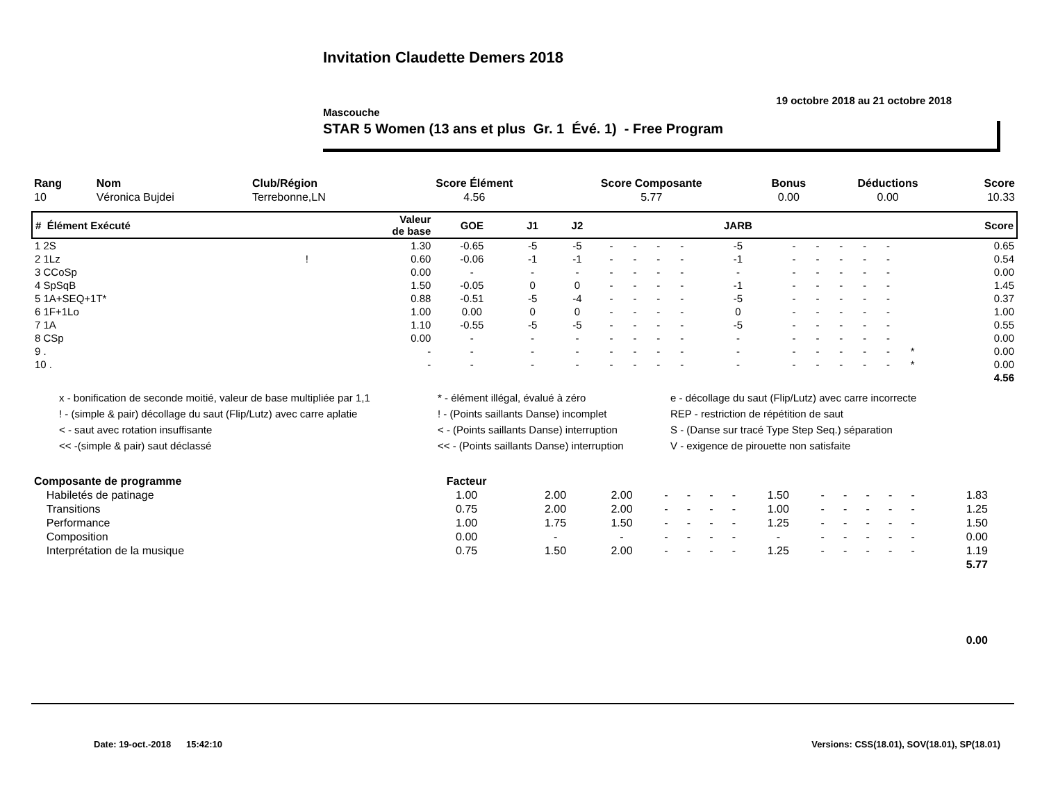Invitation Claudette Demers 2018
19 octobre 2018 au 21 octobre 2018
Mascouche
STAR 5 Women (13 ans et plus Gr. 1 Évé. 1) - Free Program
| Rang | Nom | Club/Région | Score Élément | Score Composante | Bonus | Déductions | Score |
| --- | --- | --- | --- | --- | --- | --- | --- |
| 10 | Véronica Bujdei | Terrebonne,LN | 4.56 | 5.77 | 0.00 | 0.00 | 10.33 |
| # Élément Exécuté | | Valeur de base | GOE | J1 | J2 | | | | | JARB | | | | | | | Score |
| --- | --- | --- | --- | --- | --- | --- | --- | --- | --- | --- | --- | --- | --- | --- | --- | --- | --- |
| 1 2S | | 1.30 | -0.65 | -5 | -5 | - | - | - | - | -5 | - | - | - | - | - | | 0.65 |
| 2 1Lz | ! | 0.60 | -0.06 | -1 | -1 | - | - | - | - | -1 | - | - | - | - | - | | 0.54 |
| 3 CCoSp | | 0.00 | - | - | - | - | - | - | - | - | - | - | - | - | - | | 0.00 |
| 4 SpSqB | | 1.50 | -0.05 | 0 | 0 | - | - | - | - | -1 | - | - | - | - | - | | 1.45 |
| 5 1A+SEQ+1T* | | 0.88 | -0.51 | -5 | -4 | - | - | - | - | -5 | - | - | - | - | - | | 0.37 |
| 6 1F+1Lo | | 1.00 | 0.00 | 0 | 0 | - | - | - | - | 0 | - | - | - | - | - | | 1.00 |
| 7 1A | | 1.10 | -0.55 | -5 | -5 | - | - | - | - | -5 | - | - | - | - | - | | 0.55 |
| 8 CSp | | 0.00 | - | - | - | - | - | - | - | - | - | - | - | - | - | | 0.00 |
| 9 . | | - | - | - | - | - | - | - | - | - | - | - | - | - | - | * | 0.00 |
| 10 . | | - | - | - | - | - | - | - | - | - | - | - | - | - | - | * | 0.00 |
| 4.56 | | | | | | | | | | | | | | | | | |
x - bonification de seconde moitié, valeur de base multipliée par 1,1
! - (simple & pair) décollage du saut (Flip/Lutz) avec carre aplatie
< - saut avec rotation insuffisante
<< -(simple & pair) saut déclassé
* - élément illégal, évalué à zéro
! - (Points saillants Danse) incomplet
< - (Points saillants Danse) interruption
<< - (Points saillants Danse) interruption
e - décollage du saut (Flip/Lutz) avec carre incorrecte
REP - restriction de répétition de saut
S - (Danse sur tracé Type Step Seq.) séparation
V - exigence de pirouette non satisfaite
| Composante de programme | Facteur | | | | | | | | | | | | | | | |
| --- | --- | --- | --- | --- | --- | --- | --- | --- | --- | --- | --- | --- | --- | --- | --- | --- |
| Habiletés de patinage | 1.00 | 2.00 | 2.00 | - | - | - | - | 1.50 | - | - | - | - | - | 1.83 | | |
| Transitions | 0.75 | 2.00 | 2.00 | - | - | - | - | 1.00 | - | - | - | - | - | 1.25 | | |
| Performance | 1.00 | 1.75 | 1.50 | - | - | - | - | 1.25 | - | - | - | - | - | 1.50 | | |
| Composition | 0.00 | - | - | - | - | - | - | - | - | - | - | - | - | 0.00 | | |
| Interprétation de la musique | 0.75 | 1.50 | 2.00 | - | - | - | - | 1.25 | - | - | - | - | - | 1.19 | | |
| 5.77 | | | | | | | | | | | | | | | | |
| 0.00 | | | | | | | | | | | | | | | | |
Date: 19-oct.-2018 15:42:10 Versions: CSS(18.01), SOV(18.01), SP(18.01)